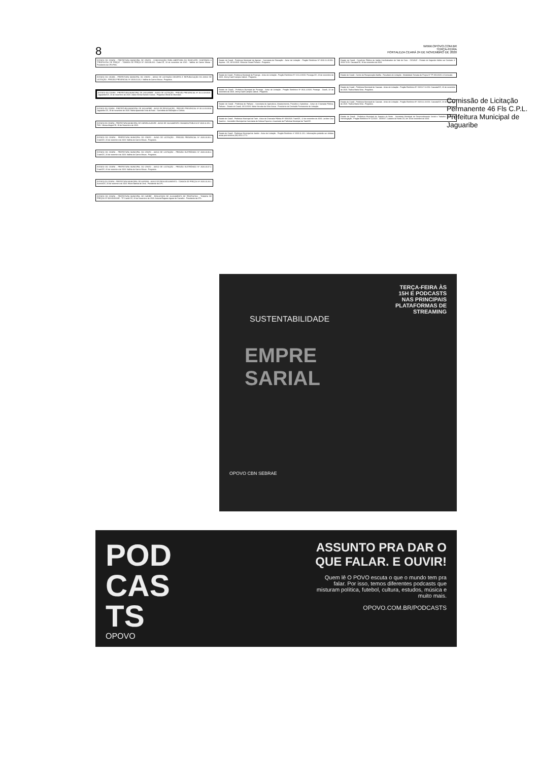8
WWW.OPOVO.COM.BR
TERÇA-FEIRA
FORTALEZA CEARÁ 24 DE NOVEMBRO DE 2020
ESTADO DO CEARÁ - PREFEITURA MUNICIPAL DE CRATO - CONVOCAÇÃO PARA ABERTURA DO ENVELOPE, CONTENDO A "PROPOSTAS DE PREÇO" - TOMADA DE PREÇO Nº 2020.09.28.1. Crato.CE, 23 de novembro de 2020 - Valéria do Carmo Moura - Presidente da CPL/PMC.
ESTADO DO CEARÁ - PREFEITURA MUNICIPAL DO CRATO - AVISO DE LICITAÇÃO DESERTA E REPUBLICAÇÃO DO AVISO DE LICITAÇÃO - PREGÃO PRESENCIAL Nº 2019.10.23.2. Valéria do Carmo Moura - Pregoeira.
ESTADO DO CEARÁ - PREFEITURA MUNICIPAL DE JAGUARIBE - AVISO DE LICITAÇÃO - PREGÃO PRESENCIAL Nº 19.11.02/2020. Jaguaribe/CE, 23 de novembro de 2020. Liliane Kércia Barreto Soares - Pregoeira Oficial do Município.
ESTADO DO CEARÁ - PREFEITURA MUNICIPAL DE JAGUARIBE - AVISO DE REVOGAÇÃO - PREGÃO PRESENCIAL Nº 30.12.01/2019. Jaguaribe-CE, 19 de novembro de 2020. Maria Aparecida Lima de Assis - Secretária de Educação e Cultura.
ESTADO DO CEARÁ - PREFEITURA MUNICIPAL DE VÁRZEA ALEGRE - AVISO DE JULGAMENTO CHAMADA PÚBLICA Nº 2020.11.05.1 - FMS. Várzea Alegre/CE, 19 de Novembro de 2020.
ESTADO DO CEARÁ - PREFEITURA MUNICIPAL DO CRATO - AVISO DE LICITAÇÃO - PREGÃO PRESENCIAL Nº 2020.10.30.1. Crato/CE, 23 de novembro de 2020. Valéria do Carmo Moura - Pregoeira.
ESTADO DO CEARÁ - PREFEITURA MUNICIPAL DO CRATO - AVISO DE LICITAÇÃO - PREGÃO ELETRÔNICO Nº 2020.10.06.2. Crato/CE, 23 de novembro de 2020. Valéria do Carmo Moura - Pregoeira.
ESTADO DO CEARÁ - PREFEITURA MUNICIPAL DO CRATO - AVISO DE LICITAÇÃO - PREGÃO ELETRÔNICO Nº 2020.10.07.2. Crato/CE, 23 de novembro de 2020. Valéria do Carmo Moura - Pregoeira.
ESTADO DO CEARÁ - PREFEITURA MUNICIPAL DE AURORA - AVISO DE PROSSEGUIMENTO - TOMADA DE PREÇOS Nº 2020.10.28.1. Aurora/CE, 23 de novembro de 2020. Hilson Batista de Lima - Presidente da CPL.
ESTADO DO CEARÁ - PREFEITURA MUNICIPAL DE CARIRÉ - RESULTADO DE JULGAMENTO DE PROPOSTAS - TOMADA DE PREÇOS Nº 002/2020/SME - TP. Cariré-CE, 23 de Novembro de 2020. Antonia Regiane Aguiar de Carvalho - Presidente da CPL.
Estado do Ceará - Prefeitura Municipal de Aquiraz - Secretaria de Educação - Aviso de Licitação - Pregão Eletrônico Nº 2020.11.20.001. Aquiraz - CE, 23/11/2020. Vânia de Souza Pinheiro - Pregoeira.
Estado do Ceará - Prefeitura Municipal de Porangа - Aviso de Licitação - Pregão Eletrônico Nº 2211.2/2020. Porangа-CE, 23 de novembro de 2020. Jimmy Kaell Campos Cabral - Pregoeiro.
Estado do Ceará - Prefeitura Municipal de Porangа - Aviso de Licitação - Pregão Eletrônico Nº 0611.1/2020. Porangа - Ceará, 23 de novembro de 2020. Jimmy Kaell Campos Cabral - Pregoeiro.
Estado do Ceará - Prefeitura de Palhano - Secretaria de Agricultura, Abastecimento, Pecuária e Apicultura - Aviso de Chamada Pública. Palhano - Estado do Ceará, 23/11/2020. Maria Veruska da Silva Sousa - Presidente da Comissão Permanente de Licitação.
Estado do Ceará - Prefeitura Municipal de Trairi - Aviso de Chamada Pública Nº 003/2020. Trairi/CE, 12 de novembro de 2020. Larúcio Cruz Queirino - Secretário Municipal da Secretaria de Cultura Esporte e Juventude da Prefeitura Municipal de Trairi/CE.
Estado do Ceará - Prefeitura Municipal de Jardim - Aviso de Licitação - Pregão Eletrônico nº 2020.11.23.1. Informações poderão ser obtidas ainda pelo telefone (88) 3552-1772.
Estado do Ceará - Consórcio Público de Saúde Interfederativo do Vale do Curu - CISVALE - Extrato do Segundo Aditivo ao Contrato nº 2019.73.01. Caucaia/CE, 19 de novembro de 2020.
Estado do Ceará - Centro de Recuperação Alatéia - Resultado de Licitação - Modalidade Tomada de Preços Nº TP-001/2020. A Comissão.
Estado do Ceará - Prefeitura Municipal de Caucaia - Aviso de Licitação - Pregão Eletrônico Nº 2020.17.11.002. Caucaia/CE, 23 de novembro de 2020. Thaíza Maria Silva - Pregoeira.
Estado do Ceará - Prefeitura Municipal de Caucaia - Aviso de Licitação - Pregão Eletrônico Nº 2020.11.23.001. Caucaia/CE, 23 de novembro de 2020. Thaíza Maria Silva - Pregoeira.
Estado do Ceará - Prefeitura Municipal de Juazeiro do Norte - Secretaria Municipal de Desenvolvimento Social e Trabalho - Aviso de Homologação - Pregão Eletrônico Nº 11/2020 - SEDEST. Juazeiro do Norte-CE, em 19 de novembro de 2020.
Comissão de Licitação Permanente 46 Fls C.P.L. Prefeitura Municipal de Jaguaribe
TERÇA-FEIRA ÀS
15H E PODCASTS
NAS PRINCIPAIS
PLATAFORMAS DE
STREAMING
SUSTENTABILIDADE
EMPRE
SARIAL
OPOVO CBN SEBRAE
POD
CAS
TS
OPOVO
ASSUNTO PRA DAR O QUE FALAR. E OUVIR!
Quem lê O POVO escuta o que o mundo tem pra falar. Por isso, temos diferentes podcasts que misturam política, futebol, cultura, estudos, música e muito mais.
OPOVO.COM.BR/PODCASTS